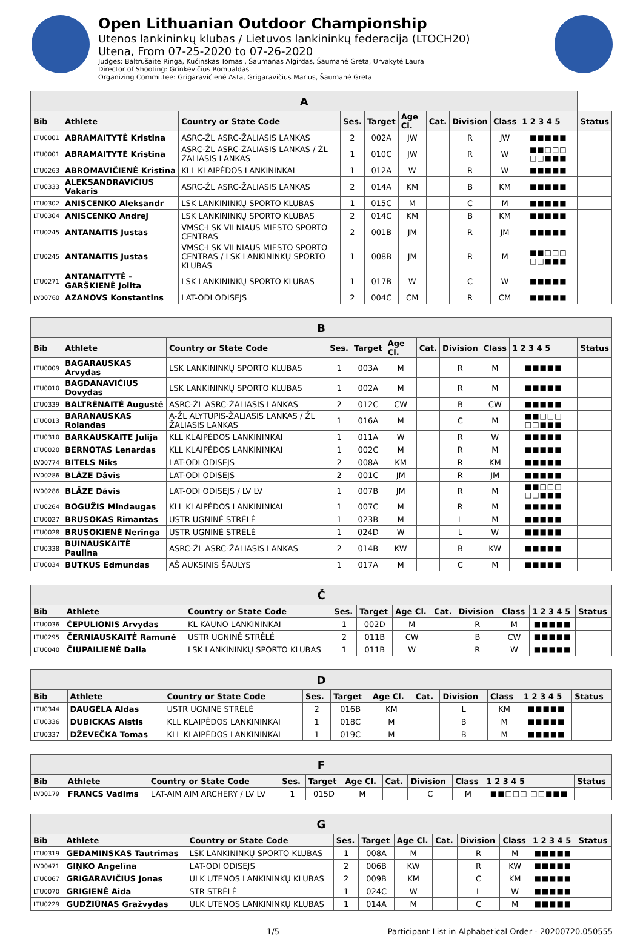Open Lithuanian Outdoor Championship
Utenos lankininkų klubas / Lietuvos lankininkų federacija (LTOCH20)
Utena, From 07-25-2020 to 07-26-2020
Judges: Baltrušaitė Ringa, Kučinskas Tomas , Šaumanas Algirdas, Šaumanė Greta, Urvakytė Laura
Director of Shooting: Grinkevičius Romualdas
Organizing Committee: Grigaravičienė Asta, Grigaravičius Marius, Šaumanė Greta
| A | | | | | | | | | | |
| --- | --- | --- | --- | --- | --- | --- | --- | --- | --- | --- |
| Bib | Athlete | Country or State Code | Ses. | Target | Age Cl. | Cat. | Division | Class | 1 2 3 4 5 | Status |
| LTU0001 | ABRAMAITYTĖ Kristina | ASRC-ŽL ASRC-ŽALIASIS LANKAS | 2 | 002A | JW | | R | JW | ■■■■■ | |
| LTU0001 | ABRAMAITYTĖ Kristina | ASRC-ŽL ASRC-ŽALIASIS LANKAS / ŽL ŽALIASIS LANKAS | 1 | 010C | JW | | R | W | ■■□□□ □□■■■ | |
| LTU0263 | ABROMAVIČIENĖ Kristina | KLL KLAIPĖDOS LANKININKAI | 1 | 012A | W | | R | W | ■■■■■ | |
| LTU0333 | ALEKSANDRAVIČIUS Vakaris | ASRC-ŽL ASRC-ŽALIASIS LANKAS | 2 | 014A | KM | | B | KM | ■■■■■ | |
| LTU0302 | ANISCENKO Aleksandr | LSK LANKININKŲ SPORTO KLUBAS | 1 | 015C | M | | C | M | ■■■■■ | |
| LTU0304 | ANISCENKO Andrej | LSK LANKININKŲ SPORTO KLUBAS | 2 | 014C | KM | | B | KM | ■■■■■ | |
| LTU0245 | ANTANAITIS Justas | VMSC-LSK VILNIAUS MIESTO SPORTO CENTRAS | 2 | 001B | JM | | R | JM | ■■■■■ | |
| LTU0245 | ANTANAITIS Justas | VMSC-LSK VILNIAUS MIESTO SPORTO CENTRAS / LSK LANKININKŲ SPORTO KLUBAS | 1 | 008B | JM | | R | M | ■■□□□ □□■■■ | |
| LTU0271 | ANTANAITYTĖ - GARŠKIENĖ Jolita | LSK LANKININKŲ SPORTO KLUBAS | 1 | 017B | W | | C | W | ■■■■■ | |
| LV00760 | AZANOVS Konstantins | LAT-ODI ODISEJS | 2 | 004C | CM | | R | CM | ■■■■■ | |
| B | | | | | | | | | | |
| --- | --- | --- | --- | --- | --- | --- | --- | --- | --- | --- |
| Bib | Athlete | Country or State Code | Ses. | Target | Age Cl. | Cat. | Division | Class | 1 2 3 4 5 | Status |
| LTU0009 | BAGARAUSKAS Arvydas | LSK LANKININKŲ SPORTO KLUBAS | 1 | 003A | M | | R | M | ■■■■■ | |
| LTU0010 | BAGDANAVIČIUS Dovydas | LSK LANKININKŲ SPORTO KLUBAS | 1 | 002A | M | | R | M | ■■■■■ | |
| LTU0339 | BALTRĖNAITĖ Augustė | ASRC-ŽL ASRC-ŽALIASIS LANKAS | 2 | 012C | CW | | B | CW | ■■■■■ | |
| LTU0013 | BARANAUSKAS Rolandas | A-ŽL ALYTUPIS-ŽALIASIS LANKAS / ŽL ŽALIASIS LANKAS | 1 | 016A | M | | C | M | ■■□□□ □□■■■ | |
| LTU0310 | BARKAUSKAITE Julija | KLL KLAIPĖDOS LANKININKAI | 1 | 011A | W | | R | W | ■■■■■ | |
| LTU0020 | BERNOTAS Lenardas | KLL KLAIPĖDOS LANKININKAI | 1 | 002C | M | | R | M | ■■■■■ | |
| LV00774 | BITELS Niks | LAT-ODI ODISEJS | 2 | 008A | KM | | R | KM | ■■■■■ | |
| LV00286 | BLĀZE Dāvis | LAT-ODI ODISEJS | 2 | 001C | JM | | R | JM | ■■■■■ | |
| LV00286 | BLĀZE Dāvis | LAT-ODI ODISEJS / LV LV | 1 | 007B | JM | | R | M | ■■□□□ □□■■■ | |
| LTU0264 | BOGUŽIS Mindaugas | KLL KLAIPĖDOS LANKININKAI | 1 | 007C | M | | R | M | ■■■■■ | |
| LTU0027 | BRUSOKAS Rimantas | USTR UGNINĖ STRĖLĖ | 1 | 023B | M | | L | M | ■■■■■ | |
| LTU0028 | BRUSOKIENĖ Neringa | USTR UGNINĖ STRĖLĖ | 1 | 024D | W | | L | W | ■■■■■ | |
| LTU0338 | BUINAUSKAITĖ Paulina | ASRC-ŽL ASRC-ŽALIASIS LANKAS | 2 | 014B | KW | | B | KW | ■■■■■ | |
| LTU0034 | BUTKUS Edmundas | AŠ AUKSINIS ŠAULYS | 1 | 017A | M | | C | M | ■■■■■ | |
| Č | | | | | | | | | | |
| --- | --- | --- | --- | --- | --- | --- | --- | --- | --- | --- |
| Bib | Athlete | Country or State Code | Ses. | Target | Age Cl. | Cat. | Division | Class | 1 2 3 4 5 | Status |
| LTU0036 | ČEPULIONIS Arvydas | KL KAUNO LANKININKAI | 1 | 002D | M | | R | M | ■■■■■ | |
| LTU0295 | ČERNIAUSKAITĖ Ramunė | USTR UGNINĖ STRĖLĖ | 2 | 011B | CW | | B | CW | ■■■■■ | |
| LTU0040 | ČIUPAILIENĖ Dalia | LSK LANKININKŲ SPORTO KLUBAS | 1 | 011B | W | | R | W | ■■■■■ | |
| D | | | | | | | | | | |
| --- | --- | --- | --- | --- | --- | --- | --- | --- | --- | --- |
| Bib | Athlete | Country or State Code | Ses. | Target | Age Cl. | Cat. | Division | Class | 1 2 3 4 5 | Status |
| LTU0344 | DAUGĖLA Aldas | USTR UGNINĖ STRĖLĖ | 2 | 016B | KM | | L | KM | ■■■■■ | |
| LTU0336 | DUBICKAS Aistis | KLL KLAIPĖDOS LANKININKAI | 1 | 018C | M | | B | M | ■■■■■ | |
| LTU0337 | DŽEVEČKA Tomas | KLL KLAIPĖDOS LANKININKAI | 1 | 019C | M | | B | M | ■■■■■ | |
| F | | | | | | | | | | |
| --- | --- | --- | --- | --- | --- | --- | --- | --- | --- | --- |
| Bib | Athlete | Country or State Code | Ses. | Target | Age Cl. | Cat. | Division | Class | 1 2 3 4 5 | Status |
| LV00179 | FRANCS Vadims | LAT-AIM AIM ARCHERY / LV LV | 1 | 015D | M | | C | M | ■■□□□ □□■■■ | |
| G | | | | | | | | | | |
| --- | --- | --- | --- | --- | --- | --- | --- | --- | --- | --- |
| Bib | Athlete | Country or State Code | Ses. | Target | Age Cl. | Cat. | Division | Class | 1 2 3 4 5 | Status |
| LTU0319 | GEDAMINSKAS Tautrimas | LSK LANKININKŲ SPORTO KLUBAS | 1 | 008A | M | | R | M | ■■■■■ | |
| LV00471 | GIŅKO Angelīna | LAT-ODI ODISEJS | 2 | 006B | KW | | R | KW | ■■■■■ | |
| LTU0067 | GRIGARAVIČIUS Jonas | ULK UTENOS LANKININKŲ KLUBAS | 2 | 009B | KM | | C | KM | ■■■■■ | |
| LTU0070 | GRIGIENĖ Aida | STR STRĖLĖ | 1 | 024C | W | | L | W | ■■■■■ | |
| LTU0229 | GUDŽIŪNAS Gražvydas | ULK UTENOS LANKININKŲ KLUBAS | 1 | 014A | M | | C | M | ■■■■■ | |
1/5 Participant List in Alphabetical Order - 20200720.050555